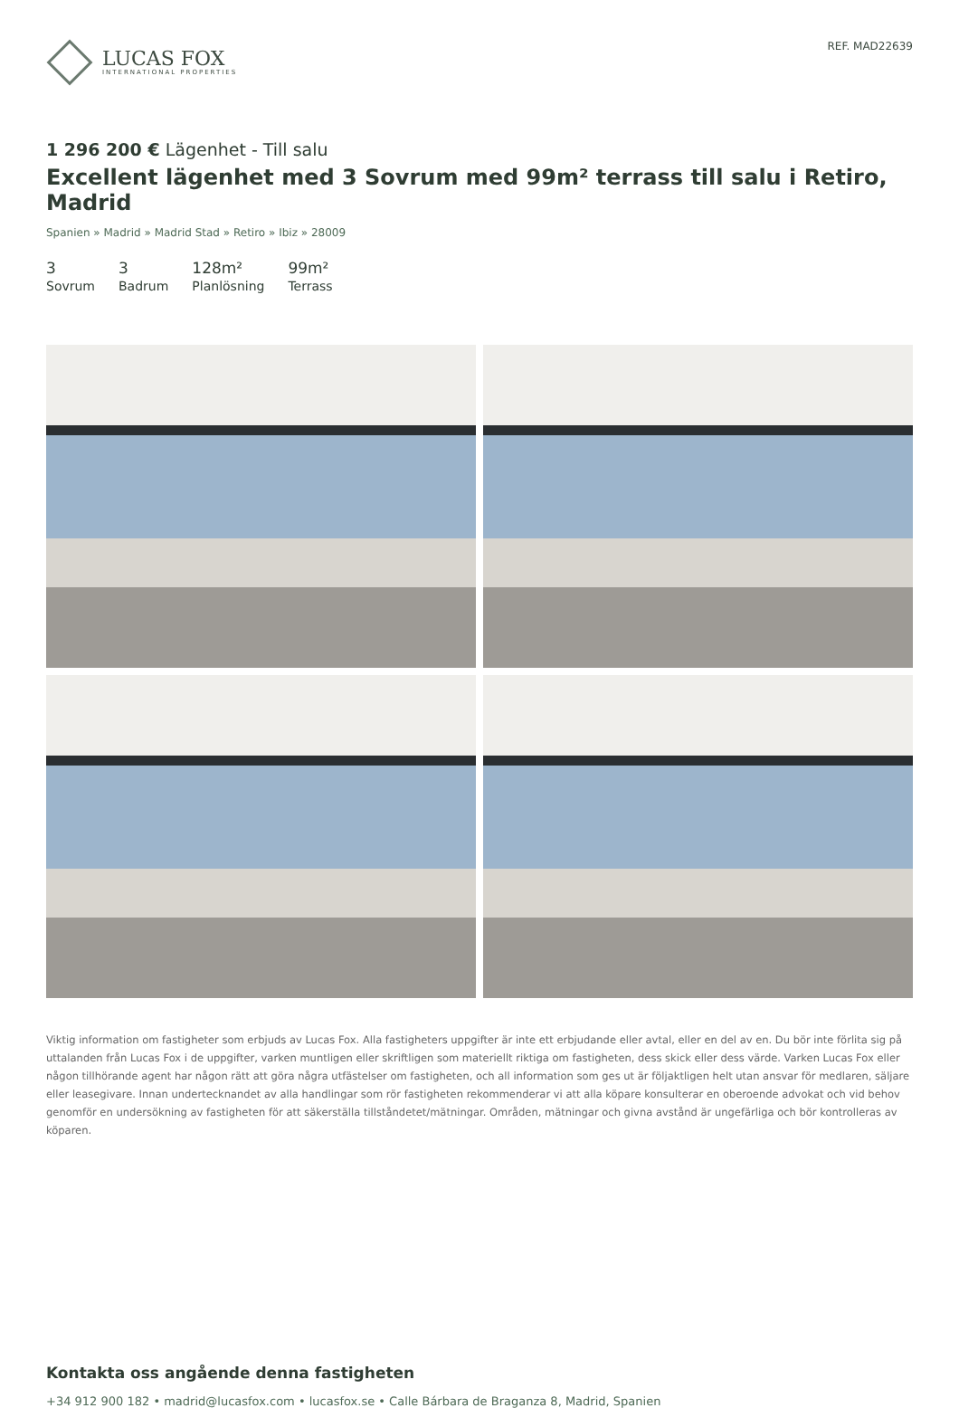LUCAS FOX
INTERNATIONAL PROPERTIES
REF. MAD22639
1 296 200 € Lägenhet - Till salu
Excellent lägenhet med 3 Sovrum med 99m² terrass till salu i Retiro, Madrid
Spanien » Madrid » Madrid Stad » Retiro » Ibiz » 28009
3
Sovrum
3
Badrum
128m²
Planlösning
99m²
Terrass
Viktig information om fastigheter som erbjuds av Lucas Fox. Alla fastigheters uppgifter är inte ett erbjudande eller avtal, eller en del av en. Du bör inte förlita sig på uttalanden från Lucas Fox i de uppgifter, varken muntligen eller skriftligen som materiellt riktiga om fastigheten, dess skick eller dess värde. Varken Lucas Fox eller någon tillhörande agent har någon rätt att göra några utfästelser om fastigheten, och all information som ges ut är följaktligen helt utan ansvar för medlaren, säljare eller leasegivare. Innan undertecknandet av alla handlingar som rör fastigheten rekommenderar vi att alla köpare konsulterar en oberoende advokat och vid behov genomför en undersökning av fastigheten för att säkerställa tillståndetet/mätningar. Områden, mätningar och givna avstånd är ungefärliga och bör kontrolleras av köparen.
Kontakta oss angående denna fastigheten
+34 912 900 182 • madrid@lucasfox.com • lucasfox.se • Calle Bárbara de Braganza 8, Madrid, Spanien